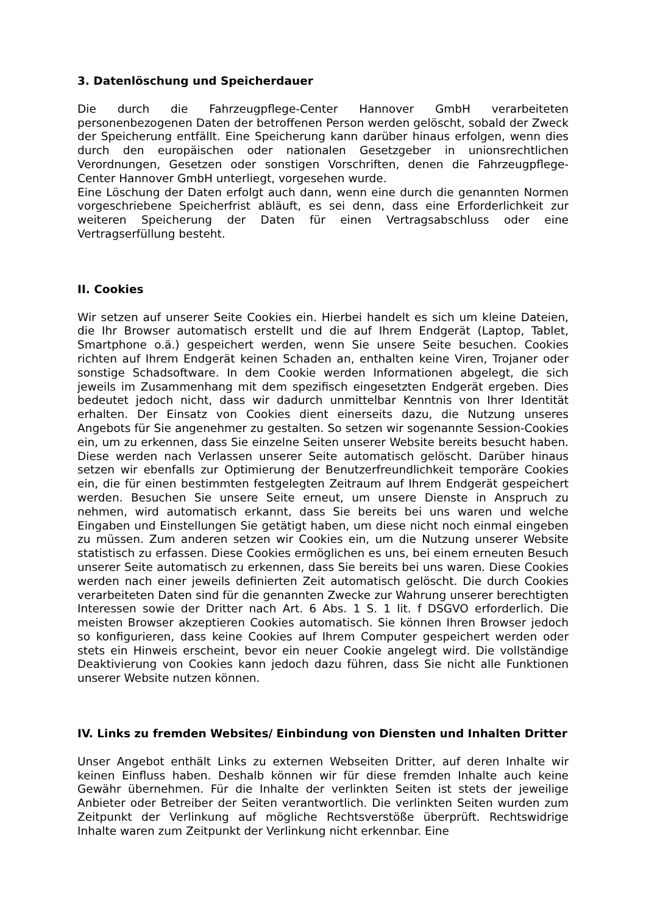3. Datenlöschung und Speicherdauer
Die durch die Fahrzeugpflege-Center Hannover GmbH verarbeiteten personenbezogenen Daten der betroffenen Person werden gelöscht, sobald der Zweck der Speicherung entfällt. Eine Speicherung kann darüber hinaus erfolgen, wenn dies durch den europäischen oder nationalen Gesetzgeber in unionsrechtlichen Verordnungen, Gesetzen oder sonstigen Vorschriften, denen die Fahrzeugpflege-Center Hannover GmbH unterliegt, vorgesehen wurde.
Eine Löschung der Daten erfolgt auch dann, wenn eine durch die genannten Normen vorgeschriebene Speicherfrist abläuft, es sei denn, dass eine Erforderlichkeit zur weiteren Speicherung der Daten für einen Vertragsabschluss oder eine Vertragserfüllung besteht.
II. Cookies
Wir setzen auf unserer Seite Cookies ein. Hierbei handelt es sich um kleine Dateien, die Ihr Browser automatisch erstellt und die auf Ihrem Endgerät (Laptop, Tablet, Smartphone o.ä.) gespeichert werden, wenn Sie unsere Seite besuchen. Cookies richten auf Ihrem Endgerät keinen Schaden an, enthalten keine Viren, Trojaner oder sonstige Schadsoftware. In dem Cookie werden Informationen abgelegt, die sich jeweils im Zusammenhang mit dem spezifisch eingesetzten Endgerät ergeben. Dies bedeutet jedoch nicht, dass wir dadurch unmittelbar Kenntnis von Ihrer Identität erhalten. Der Einsatz von Cookies dient einerseits dazu, die Nutzung unseres Angebots für Sie angenehmer zu gestalten. So setzen wir sogenannte Session-Cookies ein, um zu erkennen, dass Sie einzelne Seiten unserer Website bereits besucht haben. Diese werden nach Verlassen unserer Seite automatisch gelöscht. Darüber hinaus setzen wir ebenfalls zur Optimierung der Benutzerfreundlichkeit temporäre Cookies ein, die für einen bestimmten festgelegten Zeitraum auf Ihrem Endgerät gespeichert werden. Besuchen Sie unsere Seite erneut, um unsere Dienste in Anspruch zu nehmen, wird automatisch erkannt, dass Sie bereits bei uns waren und welche Eingaben und Einstellungen Sie getätigt haben, um diese nicht noch einmal eingeben zu müssen. Zum anderen setzen wir Cookies ein, um die Nutzung unserer Website statistisch zu erfassen. Diese Cookies ermöglichen es uns, bei einem erneuten Besuch unserer Seite automatisch zu erkennen, dass Sie bereits bei uns waren. Diese Cookies werden nach einer jeweils definierten Zeit automatisch gelöscht. Die durch Cookies verarbeiteten Daten sind für die genannten Zwecke zur Wahrung unserer berechtigten Interessen sowie der Dritter nach Art. 6 Abs. 1 S. 1 lit. f DSGVO erforderlich. Die meisten Browser akzeptieren Cookies automatisch. Sie können Ihren Browser jedoch so konfigurieren, dass keine Cookies auf Ihrem Computer gespeichert werden oder stets ein Hinweis erscheint, bevor ein neuer Cookie angelegt wird. Die vollständige Deaktivierung von Cookies kann jedoch dazu führen, dass Sie nicht alle Funktionen unserer Website nutzen können.
IV. Links zu fremden Websites/ Einbindung von Diensten und Inhalten Dritter
Unser Angebot enthält Links zu externen Webseiten Dritter, auf deren Inhalte wir keinen Einfluss haben. Deshalb können wir für diese fremden Inhalte auch keine Gewähr übernehmen. Für die Inhalte der verlinkten Seiten ist stets der jeweilige Anbieter oder Betreiber der Seiten verantwortlich. Die verlinkten Seiten wurden zum Zeitpunkt der Verlinkung auf mögliche Rechtsverstöße überprüft. Rechtswidrige Inhalte waren zum Zeitpunkt der Verlinkung nicht erkennbar. Eine